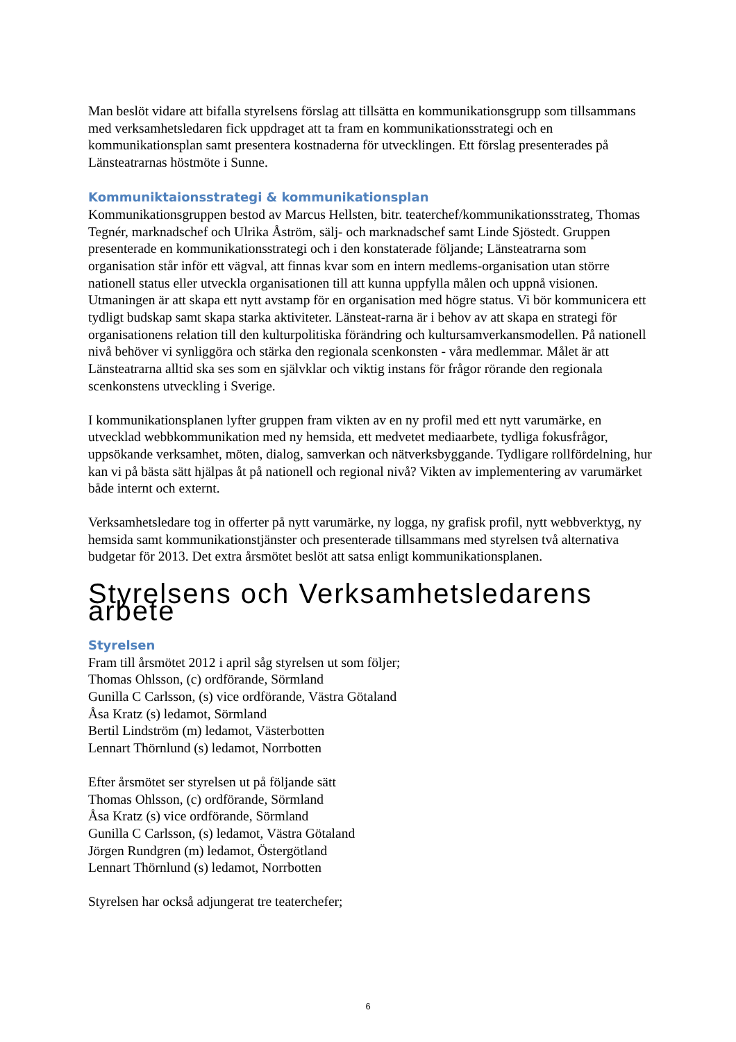Man beslöt vidare att bifalla styrelsens förslag att tillsätta en kommunikationsgrupp som tillsammans med verksamhetsledaren fick uppdraget att ta fram en kommunikationsstrategi och en kommunikationsplan samt presentera kostnaderna för utvecklingen. Ett förslag presenterades på Länsteatrarnas höstmöte i Sunne.
Kommuniktaionsstrategi & kommunikationsplan
Kommunikationsgruppen bestod av Marcus Hellsten, bitr. teaterchef/kommunikationsstrateg, Thomas Tegnér, marknadschef och Ulrika Åström, sälj- och marknadschef samt Linde Sjöstedt. Gruppen presenterade en kommunikationsstrategi och i den konstaterade följande; Länsteatrarna som organisation står inför ett vägval, att finnas kvar som en intern medlems-organisation utan större nationell status eller utveckla organisationen till att kunna uppfylla målen och uppnå visionen. Utmaningen är att skapa ett nytt avstamp för en organisation med högre status. Vi bör kommunicera ett tydligt budskap samt skapa starka aktiviteter. Länsteat-rarna är i behov av att skapa en strategi för organisationens relation till den kulturpolitiska förändring och kultursamverkansmodellen. På nationell nivå behöver vi synliggöra och stärka den regionala scenkonsten - våra medlemmar. Målet är att Länsteatrarna alltid ska ses som en självklar och viktig instans för frågor rörande den regionala scenkonstens utveckling i Sverige.
I kommunikationsplanen lyfter gruppen fram vikten av en ny profil med ett nytt varumärke, en utvecklad webbkommunikation med ny hemsida, ett medvetet mediaarbete, tydliga fokusfrågor, uppsökande verksamhet, möten, dialog, samverkan och nätverksbyggande. Tydligare rollfördelning, hur kan vi på bästa sätt hjälpas åt på nationell och regional nivå? Vikten av implementering av varumärket både internt och externt.
Verksamhetsledare tog in offerter på nytt varumärke, ny logga, ny grafisk profil, nytt webbverktyg, ny hemsida samt kommunikationstjänster och presenterade tillsammans med styrelsen två alternativa budgetar för 2013. Det extra årsmötet beslöt att satsa enligt kommunikationsplanen.
Styrelsens och Verksamhetsledarens arbete
Styrelsen
Fram till årsmötet 2012 i april såg styrelsen ut som följer;
Thomas Ohlsson, (c) ordförande, Sörmland
Gunilla C Carlsson, (s) vice ordförande, Västra Götaland
Åsa Kratz (s) ledamot, Sörmland
Bertil Lindström (m) ledamot, Västerbotten
Lennart Thörnlund (s) ledamot, Norrbotten
Efter årsmötet ser styrelsen ut på följande sätt
Thomas Ohlsson, (c) ordförande, Sörmland
Åsa Kratz (s) vice ordförande, Sörmland
Gunilla C Carlsson, (s) ledamot, Västra Götaland
Jörgen Rundgren (m) ledamot, Östergötland
Lennart Thörnlund (s) ledamot, Norrbotten
Styrelsen har också adjungerat tre teaterchefer;
6